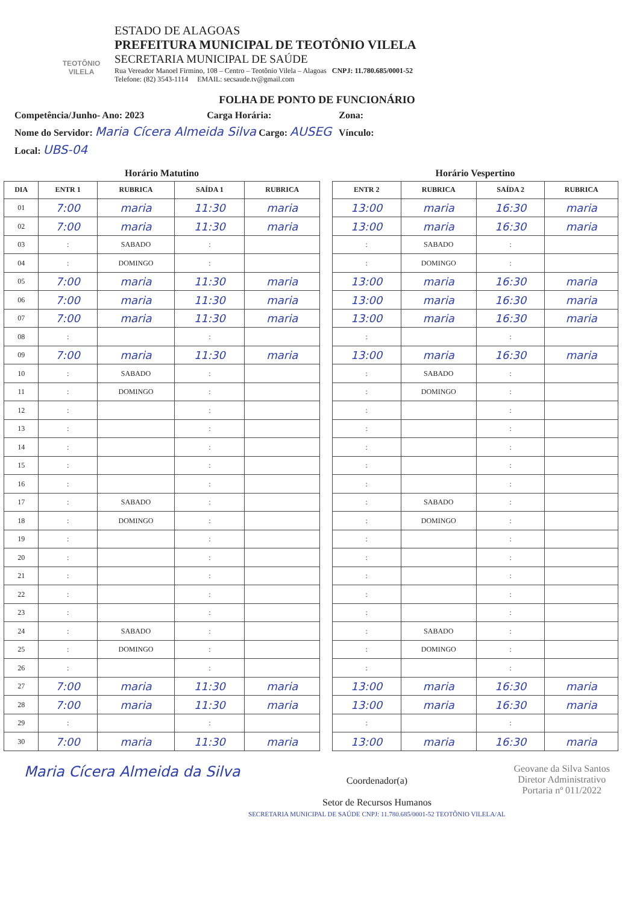TEOTÔNIO VILELA
ESTADO DE ALAGOAS
PREFEITURA MUNICIPAL DE TEOTÔNIO VILELA
SECRETARIA MUNICIPAL DE SAÚDE
Rua Vereador Manoel Firmino, 108 – Centro – Teotônio Vilela – Alagoas CNPJ: 11.780.685/0001-52
Telefone: (82) 3543-1114 EMAIL: secsaude.tv@gmail.com
FOLHA DE PONTO DE FUNCIONÁRIO
Competência/Junho- Ano: 2023 Carga Horária: Zona:
Nome do Servidor: Maria Cícera Almeida Silva Cargo: AUSEG Vínculo:
Local: UBS-04
Horário Matutino
| DIA | ENTR 1 | RUBRICA | SAÍDA 1 | RUBRICA |
| --- | --- | --- | --- | --- |
| 01 | 7:00 | maria | 11:30 | maria |
| 02 | 7:00 | maria | 11:30 | maria |
| 03 | : | SABADO | : | |
| 04 | : | DOMINGO | : | |
| 05 | 7:00 | maria | 11:30 | maria |
| 06 | 7:00 | maria | 11:30 | maria |
| 07 | 7:00 | maria | 11:30 | maria |
| 08 | : | | : | |
| 09 | 7:00 | maria | 11:30 | maria |
| 10 | : | SABADO | : | |
| 11 | : | DOMINGO | : | |
| 12 | : | | : | |
| 13 | : | | : | |
| 14 | : | | : | |
| 15 | : | | : | |
| 16 | : | | : | |
| 17 | : | SABADO | : | |
| 18 | : | DOMINGO | : | |
| 19 | : | | : | |
| 20 | : | | : | |
| 21 | : | | : | |
| 22 | : | | : | |
| 23 | : | | : | |
| 24 | : | SABADO | : | |
| 25 | : | DOMINGO | : | |
| 26 | : | | : | |
| 27 | 7:00 | maria | 11:30 | maria |
| 28 | 7:00 | maria | 11:30 | maria |
| 29 | : | | : | |
| 30 | 7:00 | maria | 11:30 | maria |
Horário Vespertino
| ENTR 2 | RUBRICA | SAÍDA 2 | RUBRICA |
| --- | --- | --- | --- |
| 13:00 | maria | 16:30 | maria |
| 13:00 | maria | 16:30 | maria |
| : | SABADO | : | |
| : | DOMINGO | : | |
| 13:00 | maria | 16:30 | maria |
| 13:00 | maria | 16:30 | maria |
| 13:00 | maria | 16:30 | maria |
| : | | : | |
| 13:00 | maria | 16:30 | maria |
| : | SABADO | : | |
| : | DOMINGO | : | |
| : | | : | |
| : | | : | |
| : | | : | |
| : | | : | |
| : | | : | |
| : | SABADO | : | |
| : | DOMINGO | : | |
| : | | : | |
| : | | : | |
| : | | : | |
| : | | : | |
| : | | : | |
| : | SABADO | : | |
| : | DOMINGO | : | |
| : | | : | |
| 13:00 | maria | 16:30 | maria |
| 13:00 | maria | 16:30 | maria |
| : | | : | |
| 13:00 | maria | 16:30 | maria |
Maria Cícera Almeida da Silva
Coordenador(a)
Setor de Recursos Humanos
SECRETARIA MUNICIPAL DE SAÚDE CNPJ: 11.780.685/0001-52 TEOTÔNIO VILELA/AL
Geovane da Silva Santos
Diretor Administrativo
Portaria nº 011/2022